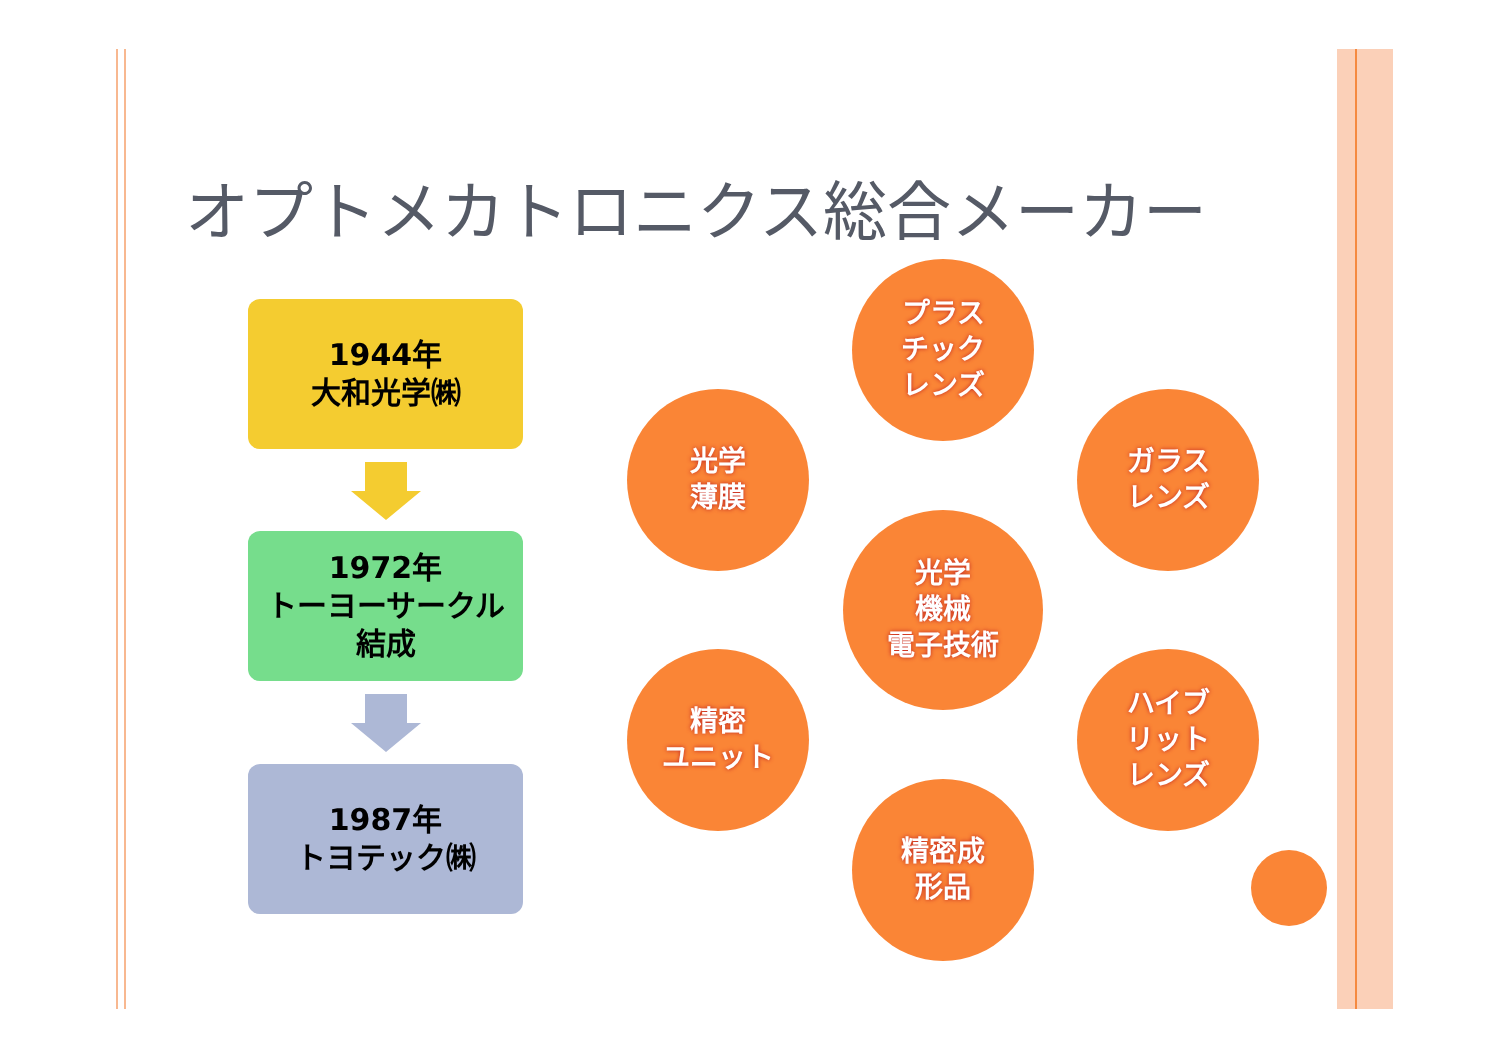オプトメカトロニクス総合メーカー
1944年
大和光学㈱
1972年
トーヨーサークル
結成
1987年
トヨテック㈱
プラス
チック
レンズ
光学
薄膜
ガラス
レンズ
光学
機械
電子技術
精密
ユニット
ハイブ
リット
レンズ
精密成
形品